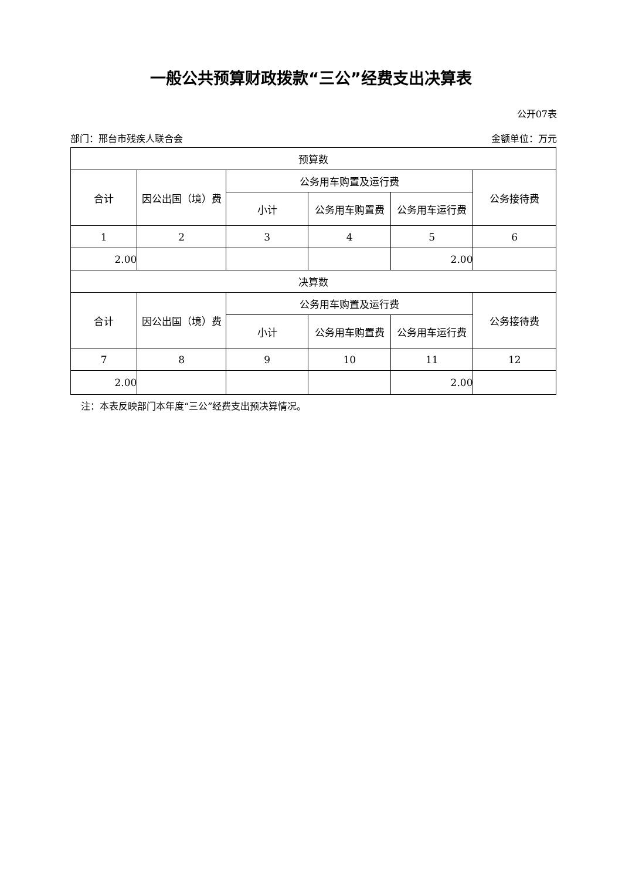一般公共预算财政拨款“三公”经费支出决算表
公开07表
部门：邢台市残疾人联合会 金额单位：万元
| 预算数 | | | | | |
| --- | --- | --- | --- | --- | --- |
| 合计 | 因公出国（境）费 | 公务用车购置及运行费 | | | 公务接待费 |
| | | 小计 | 公务用车购置费 | 公务用车运行费 | |
| 1 | 2 | 3 | 4 | 5 | 6 |
| 2.00 | | | | 2.00 | |
| 决算数 | | | | | |
| 合计 | 因公出国（境）费 | 公务用车购置及运行费 | | | 公务接待费 |
| | | 小计 | 公务用车购置费 | 公务用车运行费 | |
| 7 | 8 | 9 | 10 | 11 | 12 |
| 2.00 | | | | 2.00 | |
注：本表反映部门本年度“三公”经费支出预决算情况。